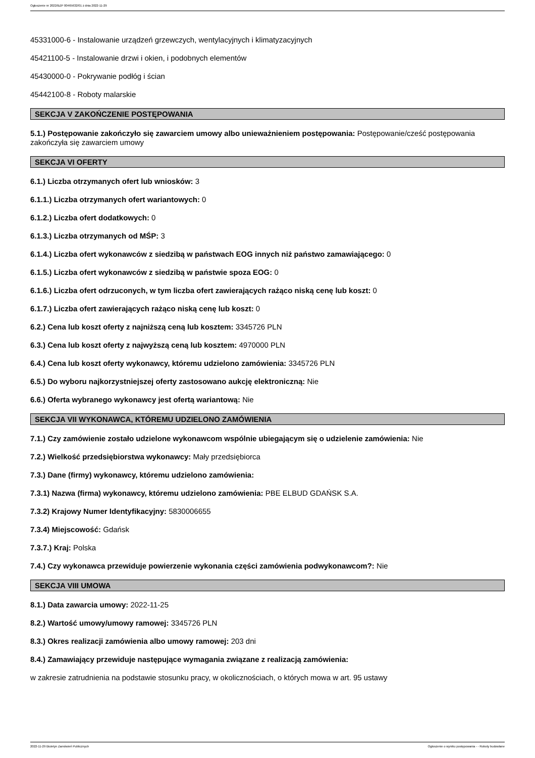Ogłoszenie nr 2022/BZP 00465632/01 z dnia 2022-11-29
45331000-6 - Instalowanie urządzeń grzewczych, wentylacyjnych i klimatyzacyjnych
45421100-5 - Instalowanie drzwi i okien, i podobnych elementów
45430000-0 - Pokrywanie podłóg i ścian
45442100-8 - Roboty malarskie
SEKCJA V ZAKOŃCZENIE POSTĘPOWANIA
5.1.) Postępowanie zakończyło się zawarciem umowy albo unieważnieniem postępowania: Postępowanie/cześć postępowania zakończyła się zawarciem umowy
SEKCJA VI OFERTY
6.1.) Liczba otrzymanych ofert lub wniosków: 3
6.1.1.) Liczba otrzymanych ofert wariantowych: 0
6.1.2.) Liczba ofert dodatkowych: 0
6.1.3.) Liczba otrzymanych od MŚP: 3
6.1.4.) Liczba ofert wykonawców z siedzibą w państwach EOG innych niż państwo zamawiającego: 0
6.1.5.) Liczba ofert wykonawców z siedzibą w państwie spoza EOG: 0
6.1.6.) Liczba ofert odrzuconych, w tym liczba ofert zawierających rażąco niską cenę lub koszt: 0
6.1.7.) Liczba ofert zawierających rażąco niską cenę lub koszt: 0
6.2.) Cena lub koszt oferty z najniższą ceną lub kosztem: 3345726 PLN
6.3.) Cena lub koszt oferty z najwyższą ceną lub kosztem: 4970000 PLN
6.4.) Cena lub koszt oferty wykonawcy, któremu udzielono zamówienia: 3345726 PLN
6.5.) Do wyboru najkorzystniejszej oferty zastosowano aukcję elektroniczną: Nie
6.6.) Oferta wybranego wykonawcy jest ofertą wariantową: Nie
SEKCJA VII WYKONAWCA, KTÓREMU UDZIELONO ZAMÓWIENIA
7.1.) Czy zamówienie zostało udzielone wykonawcom wspólnie ubiegającym się o udzielenie zamówienia: Nie
7.2.) Wielkość przedsiębiorstwa wykonawcy: Mały przedsiębiorca
7.3.) Dane (firmy) wykonawcy, któremu udzielono zamówienia:
7.3.1) Nazwa (firma) wykonawcy, któremu udzielono zamówienia: PBE ELBUD GDAŃSK S.A.
7.3.2) Krajowy Numer Identyfikacyjny: 5830006655
7.3.4) Miejscowość: Gdańsk
7.3.7.) Kraj: Polska
7.4.) Czy wykonawca przewiduje powierzenie wykonania części zamówienia podwykonawcom?: Nie
SEKCJA VIII UMOWA
8.1.) Data zawarcia umowy: 2022-11-25
8.2.) Wartość umowy/umowy ramowej: 3345726 PLN
8.3.) Okres realizacji zamówienia albo umowy ramowej: 203 dni
8.4.) Zamawiający przewiduje następujące wymagania związane z realizacją zamówienia:
w zakresie zatrudnienia na podstawie stosunku pracy, w okolicznościach, o których mowa w art. 95 ustawy
2022-11-29 Biuletyn Zamówień Publicznych Ogłoszenie o wyniku postępowania - - Roboty budowlane